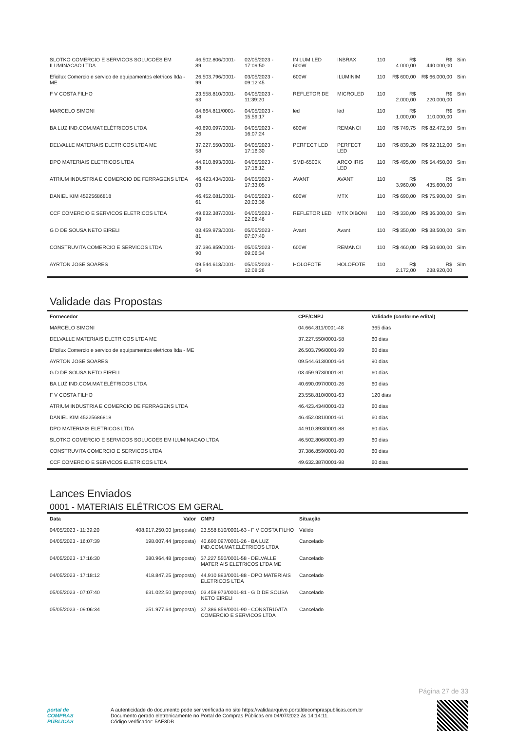| SLOTKO COMERCIO E SERVICOS SOLUCOES EM ILUMINACAO LTDA | 46.502.806/0001-89 | 02/05/2023 - 17:09:50 | IN LUM LED 600W | INBRAX | 110 | R$ 4.000,00 | R$ 440.000,00 | Sim |
| Eficilux Comercio e servico de equipamentos eletricos ltda - ME | 26.503.796/0001-99 | 03/05/2023 - 09:12:45 | 600W | ILUMINIM | 110 | R$ 600,00 | R$ 66.000,00 | Sim |
| F V COSTA FILHO | 23.558.810/0001-63 | 04/05/2023 - 11:39:20 | REFLETOR DE | MICROLED | 110 | R$ 2.000,00 | R$ 220.000,00 | Sim |
| MARCELO SIMONI | 04.664.811/0001-48 | 04/05/2023 - 15:59:17 | led | led | 110 | R$ 1.000,00 | R$ 110.000,00 | Sim |
| BA LUZ IND.COM.MAT.ELÉTRICOS LTDA | 40.690.097/0001-26 | 04/05/2023 - 16:07:24 | 600W | REMANCI | 110 | R$ 749,75 | R$ 82.472,50 | Sim |
| DELVALLE MATERIAIS ELETRICOS LTDA ME | 37.227.550/0001-58 | 04/05/2023 - 17:16:30 | PERFECT LED | PERFECT LED | 110 | R$ 839,20 | R$ 92.312,00 | Sim |
| DPO MATERIAIS ELETRICOS LTDA | 44.910.893/0001-88 | 04/05/2023 - 17:18:12 | SMD-6500K | ARCO IRIS LED | 110 | R$ 495,00 | R$ 54.450,00 | Sim |
| ATRIUM INDUSTRIA E COMERCIO DE FERRAGENS LTDA | 46.423.434/0001-03 | 04/05/2023 - 17:33:05 | AVANT | AVANT | 110 | R$ 3.960,00 | R$ 435.600,00 | Sim |
| DANIEL KIM 45225686818 | 46.452.081/0001-61 | 04/05/2023 - 20:03:36 | 600W | MTX | 110 | R$ 690,00 | R$ 75.900,00 | Sim |
| CCF COMERCIO E SERVICOS ELETRICOS LTDA | 49.632.387/0001-98 | 04/05/2023 - 22:08:46 | REFLETOR LED | MTX DIBONI | 110 | R$ 330,00 | R$ 36.300,00 | Sim |
| G D DE SOUSA NETO EIRELI | 03.459.973/0001-81 | 05/05/2023 - 07:07:40 | Avant | Avant | 110 | R$ 350,00 | R$ 38.500,00 | Sim |
| CONSTRUVITA COMERCIO E SERVICOS LTDA | 37.386.859/0001-90 | 05/05/2023 - 09:06:34 | 600W | REMANCI | 110 | R$ 460,00 | R$ 50.600,00 | Sim |
| AYRTON JOSE SOARES | 09.544.613/0001-64 | 05/05/2023 - 12:08:26 | HOLOFOTE | HOLOFOTE | 110 | R$ 2.172,00 | R$ 238.920,00 | Sim |
Validade das Propostas
| Fornecedor | CPF/CNPJ | Validade (conforme edital) |
| --- | --- | --- |
| MARCELO SIMONI | 04.664.811/0001-48 | 365 dias |
| DELVALLE MATERIAIS ELETRICOS LTDA ME | 37.227.550/0001-58 | 60 dias |
| Eficilux Comercio e servico de equipamentos eletricos ltda - ME | 26.503.796/0001-99 | 60 dias |
| AYRTON JOSE SOARES | 09.544.613/0001-64 | 90 dias |
| G D DE SOUSA NETO EIRELI | 03.459.973/0001-81 | 60 dias |
| BA LUZ IND.COM.MAT.ELÉTRICOS LTDA | 40.690.097/0001-26 | 60 dias |
| F V COSTA FILHO | 23.558.810/0001-63 | 120 dias |
| ATRIUM INDUSTRIA E COMERCIO DE FERRAGENS LTDA | 46.423.434/0001-03 | 60 dias |
| DANIEL KIM 45225686818 | 46.452.081/0001-61 | 60 dias |
| DPO MATERIAIS ELETRICOS LTDA | 44.910.893/0001-88 | 60 dias |
| SLOTKO COMERCIO E SERVICOS SOLUCOES EM ILUMINACAO LTDA | 46.502.806/0001-89 | 60 dias |
| CONSTRUVITA COMERCIO E SERVICOS LTDA | 37.386.859/0001-90 | 60 dias |
| CCF COMERCIO E SERVICOS ELETRICOS LTDA | 49.632.387/0001-98 | 60 dias |
Lances Enviados
0001 - MATERIAIS ELÉTRICOS EM GERAL
| Data | Valor | CNPJ | Situação |
| --- | --- | --- | --- |
| 04/05/2023 - 11:39:20 | 408.917.250,00 (proposta) | 23.558.810/0001-63 - F V COSTA FILHO | Válido |
| 04/05/2023 - 16:07:39 | 198.007,44 (proposta) | 40.690.097/0001-26 - BA LUZ IND.COM.MAT.ELÉTRICOS LTDA | Cancelado |
| 04/05/2023 - 17:16:30 | 380.964,48 (proposta) | 37.227.550/0001-58 - DELVALLE MATERIAIS ELETRICOS LTDA ME | Cancelado |
| 04/05/2023 - 17:18:12 | 418.847,25 (proposta) | 44.910.893/0001-88 - DPO MATERIAIS ELETRICOS LTDA | Cancelado |
| 05/05/2023 - 07:07:40 | 631.022,50 (proposta) | 03.459.973/0001-81 - G D DE SOUSA NETO EIRELI | Cancelado |
| 05/05/2023 - 09:06:34 | 251.977,64 (proposta) | 37.386.859/0001-90 - CONSTRUVITA COMERCIO E SERVICOS LTDA | Cancelado |
Página 27 de 33
portal de
COMPRAS
PÚBLICAS
A autenticidade do documento pode ser verificada no site https://validaarquivo.portaldecompraspublicas.com.br
Documento gerado eletronicamente no Portal de Compras Públicas em 04/07/2023 às 14:14:11.
Código verificador: 5AF3DB